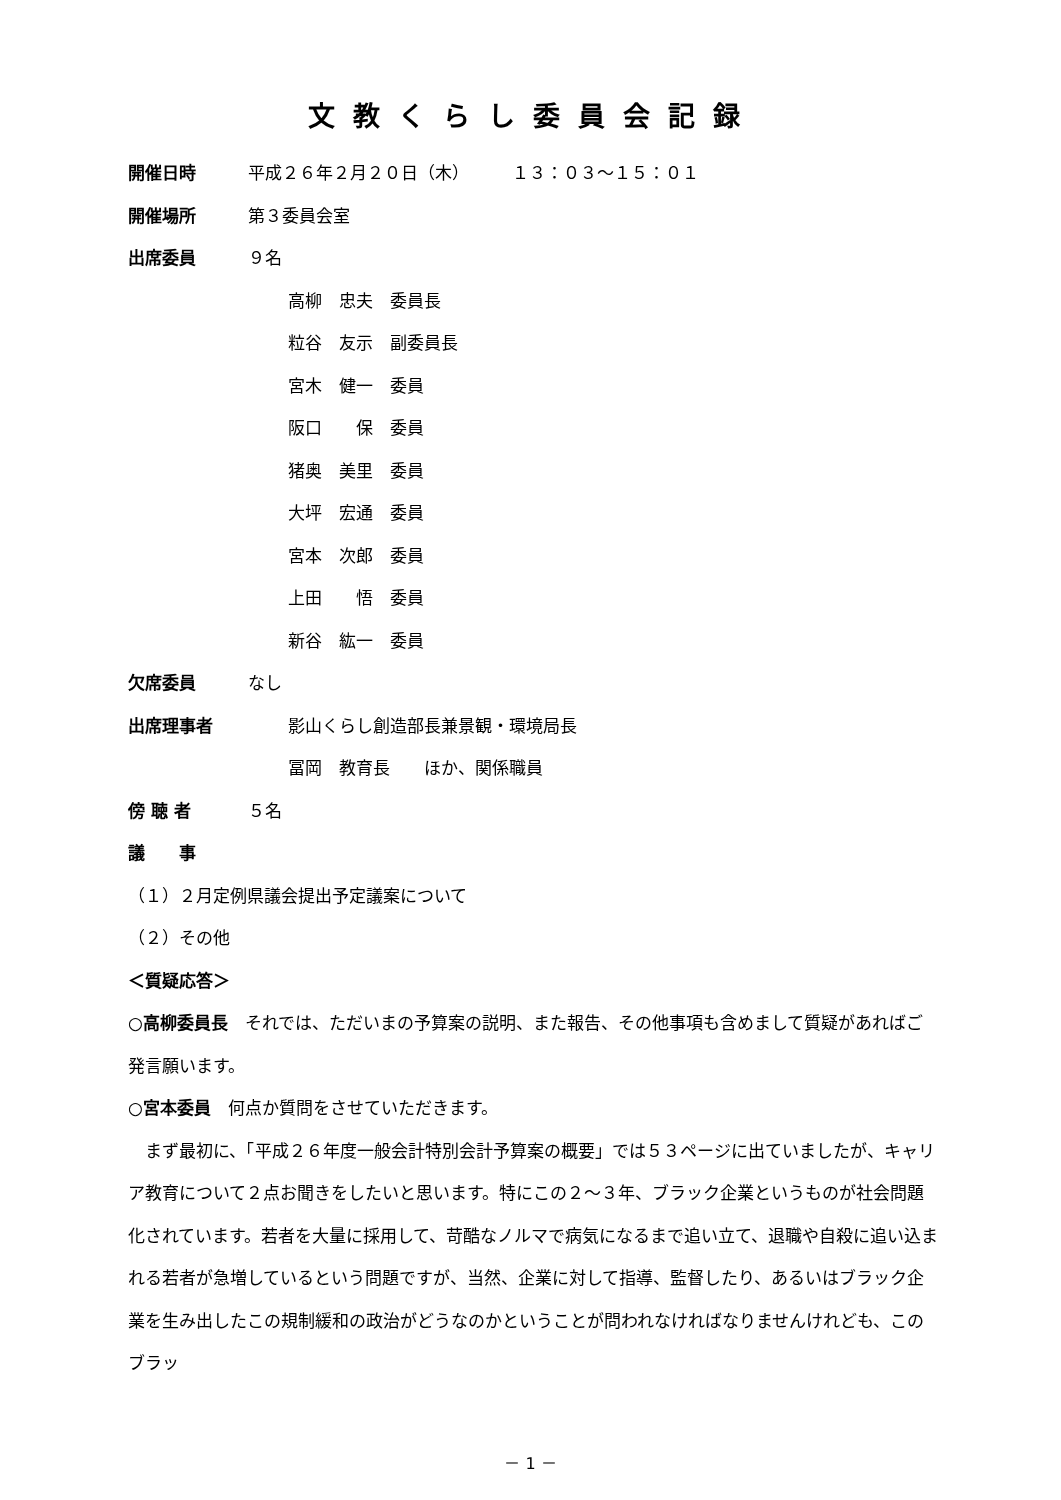文教くらし委員会記録
開催日時 平成２６年２月２０日（木）　　　１３：０３〜１５：０１
開催場所 第３委員会室
出席委員 ９名
高柳　忠夫　委員長
粒谷　友示　副委員長
宮木　健一　委員
阪口　　保　委員
猪奥　美里　委員
大坪　宏通　委員
宮本　次郎　委員
上田　　悟　委員
新谷　紘一　委員
欠席委員 なし
出席理事者 影山くらし創造部長兼景観・環境局長
冨岡　教育長　　ほか、関係職員
傍 聴 者 ５名
議　　事
（１）２月定例県議会提出予定議案について
（２）その他
＜質疑応答＞
○高柳委員長　それでは、ただいまの予算案の説明、また報告、その他事項も含めまして質疑があればご発言願います。
○宮本委員　何点か質問をさせていただきます。
　まず最初に、「平成２６年度一般会計特別会計予算案の概要」では５３ページに出ていましたが、キャリア教育について２点お聞きをしたいと思います。特にこの２〜３年、ブラック企業というものが社会問題化されています。若者を大量に採用して、苛酷なノルマで病気になるまで追い立て、退職や自殺に追い込まれる若者が急増しているという問題ですが、当然、企業に対して指導、監督したり、あるいはブラック企業を生み出したこの規制緩和の政治がどうなのかということが問われなければなりませんけれども、このブラッ
－ 1 －